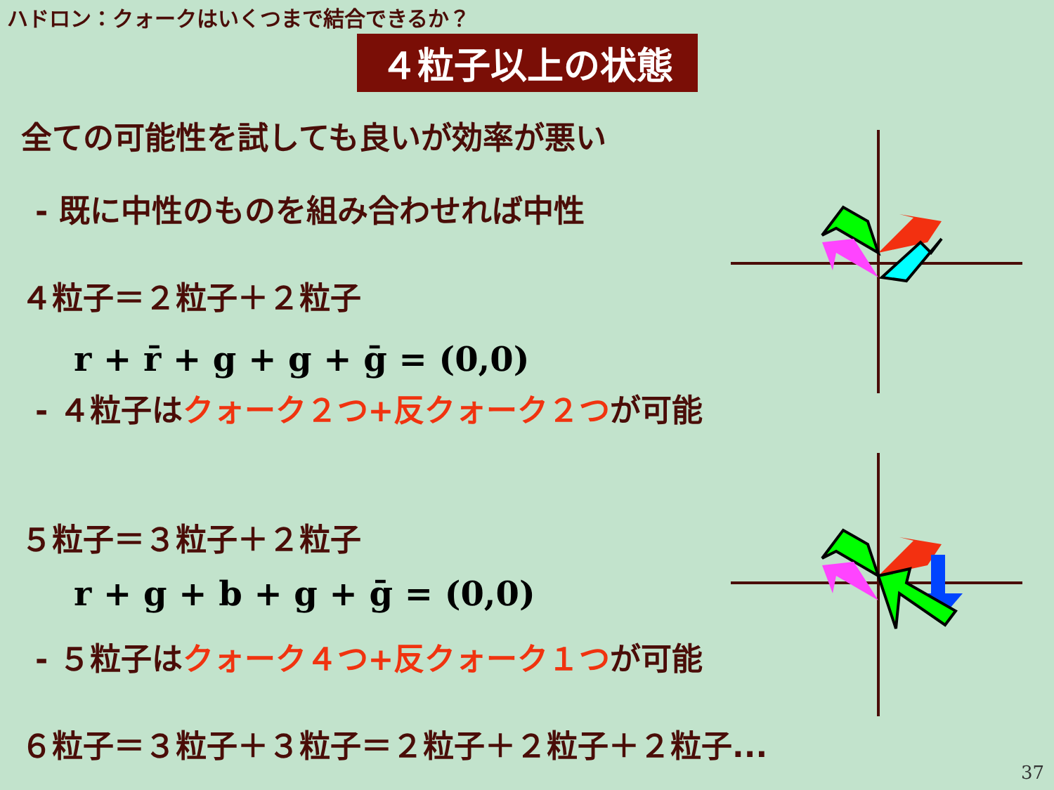ハドロン：クォークはいくつまで結合できるか？
４粒子以上の状態
全ての可能性を試しても良いが効率が悪い
- 既に中性のものを組み合わせれば中性
４粒子＝２粒子＋２粒子
r + r̄ + g + g + ḡ = (0,0)
- ４粒子はクォーク２つ+反クォーク２つが可能
５粒子＝３粒子＋２粒子
r + g + b + g + ḡ = (0,0)
- ５粒子はクォーク４つ+反クォーク１つが可能
６粒子＝３粒子＋３粒子＝２粒子＋２粒子＋２粒子...
37